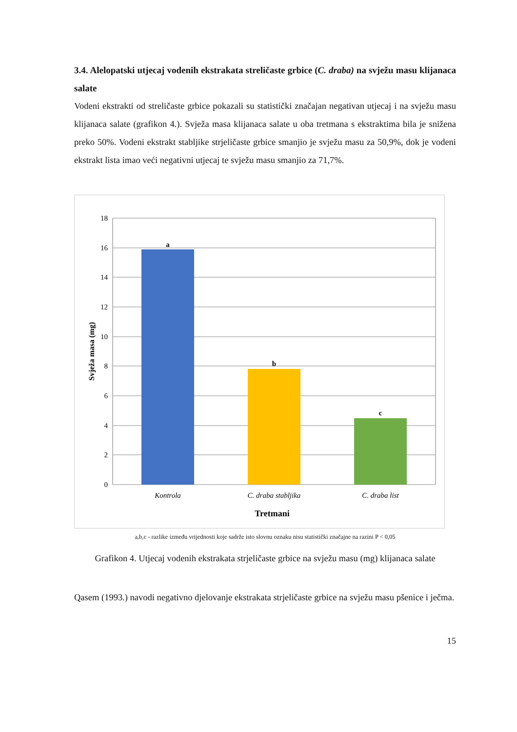3.4. Alelopatski utjecaj vodenih ekstrakata streličaste grbice (C. draba) na svježu masu klijanaca salate
Vodeni ekstrakti od streličaste grbice pokazali su statistički značajan negativan utjecaj i na svježu masu klijanaca salate (grafikon 4.). Svježa masa klijanaca salate u oba tretmana s ekstraktima bila je snižena preko 50%. Vodeni ekstrakt stabljike strjeličaste grbice smanjio je svježu masu za 50,9%, dok je vodeni ekstrakt lista imao veći negativni utjecaj te svježu masu smanjio za 71,7%.
18
16
14
12
10
8
6
4
2
0
a
b
c
Kontrola
C. draba stabljika
C. draba list
Tretmani
Svježa masa (mg)
a,b,c - razlike između vrijednosti koje sadrže isto slovnu oznaku nisu statistički značajne na razini P < 0,05
Grafikon 4. Utjecaj vodenih ekstrakata strjeličaste grbice na svježu masu (mg) klijanaca salate
Qasem (1993.) navodi negativno djelovanje ekstrakata strjeličaste grbice na svježu masu pšenice i ječma.
15